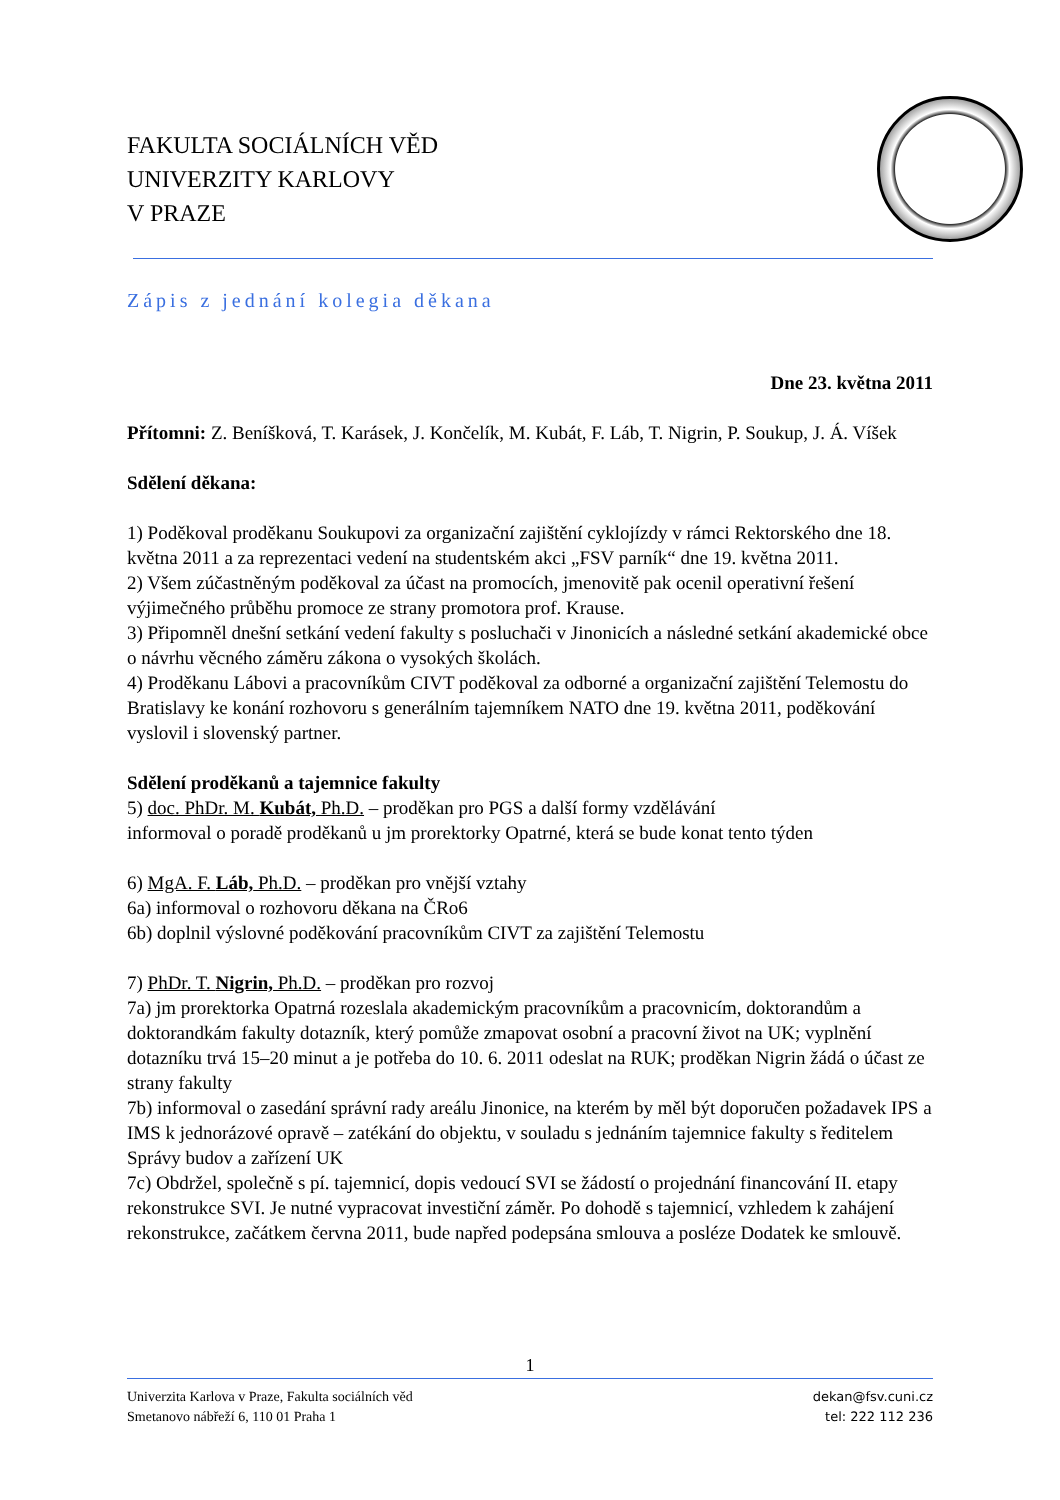FAKULTA SOCIÁLNÍCH VĚD
UNIVERZITY KARLOVY
V PRAZE
Zápis z jednání kolegia děkana
Dne 23. května 2011
Přítomni: Z. Beníšková, T. Karásek, J. Končelík, M. Kubát, F. Láb, T. Nigrin, P. Soukup, J. Á. Víšek
Sdělení děkana:
1) Poděkoval proděkanu Soukupovi za organizační zajištění cyklojízdy v rámci Rektorského dne 18. května 2011 a za reprezentaci vedení na studentském akci „FSV parník“ dne 19. května 2011.
2) Všem zúčastněným poděkoval za účast na promocích, jmenovitě pak ocenil operativní řešení výjimečného průběhu promoce ze strany promotora prof. Krause.
3) Připomněl dnešní setkání vedení fakulty s posluchači v Jinonicích a následné setkání akademické obce o návrhu věcného záměru zákona o vysokých školách.
4) Proděkanu Lábovi a pracovníkům CIVT poděkoval za odborné a organizační zajištění Telemostu do Bratislavy ke konání rozhovoru s generálním tajemníkem NATO dne 19. května 2011, poděkování vyslovil i slovenský partner.
Sdělení proděkanů a tajemnice fakulty
5) doc. PhDr. M. Kubát, Ph.D. – proděkan pro PGS a další formy vzdělávání
informoval o poradě proděkanů u jm prorektorky Opatrné, která se bude konat tento týden
6) MgA. F. Láb, Ph.D. – proděkan pro vnější vztahy
6a) informoval o rozhovoru děkana na ČRo6
6b) doplnil výslovné poděkování pracovníkům CIVT za zajištění Telemostu
7) PhDr. T. Nigrin, Ph.D. – proděkan pro rozvoj
7a) jm prorektorka Opatrná rozeslala akademickým pracovníkům a pracovnicím, doktorandům a doktorandkám fakulty dotazník, který pomůže zmapovat osobní a pracovní život na UK; vyplnění dotazníku trvá 15–20 minut a je potřeba do 10. 6. 2011 odeslat na RUK; proděkan Nigrin žádá o účast ze strany fakulty
7b) informoval o zasedání správní rady areálu Jinonice, na kterém by měl být doporučen požadavek IPS a IMS k jednorázové opravě – zatékání do objektu, v souladu s jednáním tajemnice fakulty s ředitelem Správy budov a zařízení UK
7c) Obdržel, společně s pí. tajemnicí, dopis vedoucí SVI se žádostí o projednání financování II. etapy rekonstrukce SVI. Je nutné vypracovat investiční záměr. Po dohodě s tajemnicí, vzhledem k zahájení rekonstrukce, začátkem června 2011, bude napřed podepsána smlouva a posléze Dodatek ke smlouvě.
1
Univerzita Karlova v Praze, Fakulta sociálních věd
Smetanovo nábřeží 6, 110 01 Praha 1
dekan@fsv.cuni.cz
tel: 222 112 236